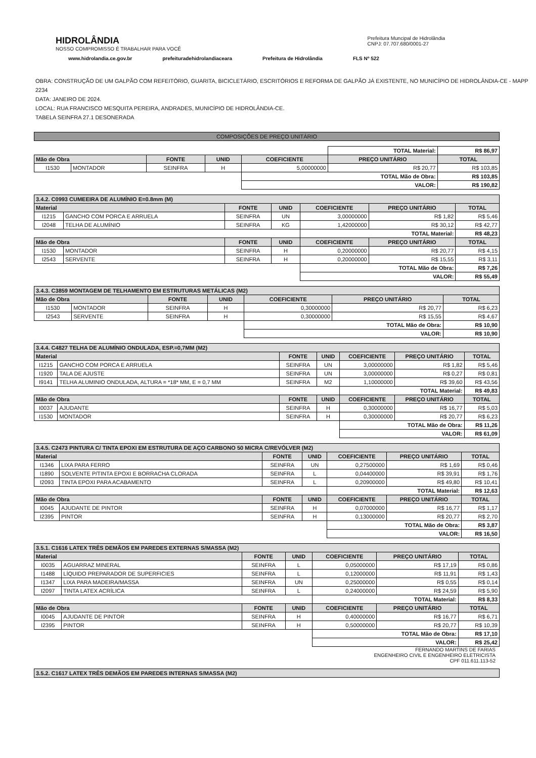HIDROLÂNDIA
NOSSO COMPROMISSO É TRABALHAR PARA VOCÊ
Prefeitura Muncipal de Hidrolândia
CNPJ: 07.707.680/0001-27
www.hidrolandia.ce.gov.br prefeituradehidrolandiaceara Prefeitura de Hidrolândia FLS Nº 522
OBRA: CONSTRUÇÃO DE UM GALPÃO COM REFEITÓRIO, GUARITA, BICICLETÁRIO, ESCRITÓRIOS E REFORMA DE GALPÃO JÁ EXISTENTE, NO MUNICÍPIO DE HIDROLÂNDIA-CE - MAPP 2234
DATA: JANEIRO DE 2024.
LOCAL: RUA FRANCISCO MESQUITA PEREIRA, ANDRADES, MUNICÍPIO DE HIDROLÂNDIA-CE.
TABELA SEINFRA 27.1 DESONERADA
COMPOSIÇÕES DE PREÇO UNITÁRIO
| | | | | | TOTAL Material: | | R$ 86,97 |
| Mão de Obra | | FONTE | UNID | COEFICIENTE | PREÇO UNITÁRIO | TOTAL | |
| I1530 | MONTADOR | SEINFRA | H | 5,00000000 | R$ 20,77 | R$ 103,85 | |
| | | | | TOTAL Mão de Obra: | | R$ 103,85 | |
| | | | | VALOR: | | R$ 190,82 | |
| 3.4.2. C0993 CUMEEIRA DE ALUMÍNIO E=0.8mm (M) | | | | | | |
| --- | --- | --- | --- | --- | --- | --- |
| Material | | FONTE | UNID | COEFICIENTE | PREÇO UNITÁRIO | TOTAL |
| I1215 | GANCHO COM PORCA E ARRUELA | SEINFRA | UN | 3,00000000 | R$ 1,82 | R$ 5,46 |
| I2048 | TELHA DE ALUMÍNIO | SEINFRA | KG | 1,42000000 | R$ 30,12 | R$ 42,77 |
| | | | | TOTAL Material: | | R$ 48,23 |
| Mão de Obra | | FONTE | UNID | COEFICIENTE | PREÇO UNITÁRIO | TOTAL |
| I1530 | MONTADOR | SEINFRA | H | 0,20000000 | R$ 20,77 | R$ 4,15 |
| I2543 | SERVENTE | SEINFRA | H | 0,20000000 | R$ 15,55 | R$ 3,11 |
| | | | | TOTAL Mão de Obra: | | R$ 7,26 |
| | | | | VALOR: | | R$ 55,49 |
| 3.4.3. C3859 MONTAGEM DE TELHAMENTO EM ESTRUTURAS METÁLICAS (M2) | | | | | | |
| --- | --- | --- | --- | --- | --- | --- |
| Mão de Obra | | FONTE | UNID | COEFICIENTE | PREÇO UNITÁRIO | TOTAL |
| I1530 | MONTADOR | SEINFRA | H | 0,30000000 | R$ 20,77 | R$ 6,23 |
| I2543 | SERVENTE | SEINFRA | H | 0,30000000 | R$ 15,55 | R$ 4,67 |
| | | | | TOTAL Mão de Obra: | | R$ 10,90 |
| | | | | VALOR: | | R$ 10,90 |
| 3.4.4. C4827 TELHA DE ALUMÍNIO ONDULADA, ESP.=0,7MM (M2) | | | | | | |
| --- | --- | --- | --- | --- | --- | --- |
| Material | | FONTE | UNID | COEFICIENTE | PREÇO UNITÁRIO | TOTAL |
| I1215 | GANCHO COM PORCA E ARRUELA | SEINFRA | UN | 3,00000000 | R$ 1,82 | R$ 5,46 |
| I1920 | TALA DE AJUSTE | SEINFRA | UN | 3,00000000 | R$ 0,27 | R$ 0,81 |
| I9141 | TELHA ALUMINIO ONDULADA, ALTURA = *18* MM, E = 0,7 MM | SEINFRA | M2 | 1,10000000 | R$ 39,60 | R$ 43,56 |
| | | | | TOTAL Material: | | R$ 49,83 |
| Mão de Obra | | FONTE | UNID | COEFICIENTE | PREÇO UNITÁRIO | TOTAL |
| I0037 | AJUDANTE | SEINFRA | H | 0,30000000 | R$ 16,77 | R$ 5,03 |
| I1530 | MONTADOR | SEINFRA | H | 0,30000000 | R$ 20,77 | R$ 6,23 |
| | | | | TOTAL Mão de Obra: | | R$ 11,26 |
| | | | | VALOR: | | R$ 61,09 |
| 3.4.5. C2473 PINTURA C/ TINTA EPOXI EM ESTRUTURA DE AÇO CARBONO 50 MICRA C/REVÓLVER (M2) | | | | | | |
| --- | --- | --- | --- | --- | --- | --- |
| Material | | FONTE | UNID | COEFICIENTE | PREÇO UNITÁRIO | TOTAL |
| I1346 | LIXA PARA FERRO | SEINFRA | UN | 0,27500000 | R$ 1,69 | R$ 0,46 |
| I1890 | SOLVENTE P/TINTA EPOXI E BORRACHA CLORADA | SEINFRA | L | 0,04400000 | R$ 39,91 | R$ 1,76 |
| I2093 | TINTA EPOXI PARA ACABAMENTO | SEINFRA | L | 0,20900000 | R$ 49,80 | R$ 10,41 |
| | | | | TOTAL Material: | | R$ 12,63 |
| Mão de Obra | | FONTE | UNID | COEFICIENTE | PREÇO UNITÁRIO | TOTAL |
| I0045 | AJUDANTE DE PINTOR | SEINFRA | H | 0,07000000 | R$ 16,77 | R$ 1,17 |
| I2395 | PINTOR | SEINFRA | H | 0,13000000 | R$ 20,77 | R$ 2,70 |
| | | | | TOTAL Mão de Obra: | | R$ 3,87 |
| | | | | VALOR: | | R$ 16,50 |
| 3.5.1. C1616 LATEX TRÊS DEMÃOS EM PAREDES EXTERNAS S/MASSA (M2) | | | | | | |
| --- | --- | --- | --- | --- | --- | --- |
| Material | | FONTE | UNID | COEFICIENTE | PREÇO UNITÁRIO | TOTAL |
| I0035 | AGUARRAZ MINERAL | SEINFRA | L | 0,05000000 | R$ 17,19 | R$ 0,86 |
| I1488 | LÍQUIDO PREPARADOR DE SUPERFICIES | SEINFRA | L | 0,12000000 | R$ 11,91 | R$ 1,43 |
| I1347 | LIXA PARA MADEIRA/MASSA | SEINFRA | UN | 0,25000000 | R$ 0,55 | R$ 0,14 |
| I2097 | TINTA LATEX ACRÍLICA | SEINFRA | L | 0,24000000 | R$ 24,59 | R$ 5,90 |
| | | | | TOTAL Material: | | R$ 8,33 |
| Mão de Obra | | FONTE | UNID | COEFICIENTE | PREÇO UNITÁRIO | TOTAL |
| I0045 | AJUDANTE DE PINTOR | SEINFRA | H | 0,40000000 | R$ 16,77 | R$ 6,71 |
| I2395 | PINTOR | SEINFRA | H | 0,50000000 | R$ 20,77 | R$ 10,39 |
| | | | | TOTAL Mão de Obra: | | R$ 17,10 |
| | | | | VALOR: | | R$ 25,42 |
FERNANDO MARTINS DE FARIAS
ENGENHEIRO CIVIL E ENGENHEIRO ELETRICISTA
CPF 011.611.113-52
| 3.5.2. C1617 LATEX TRÊS DEMÃOS EM PAREDES INTERNAS S/MASSA (M2) |
| --- |